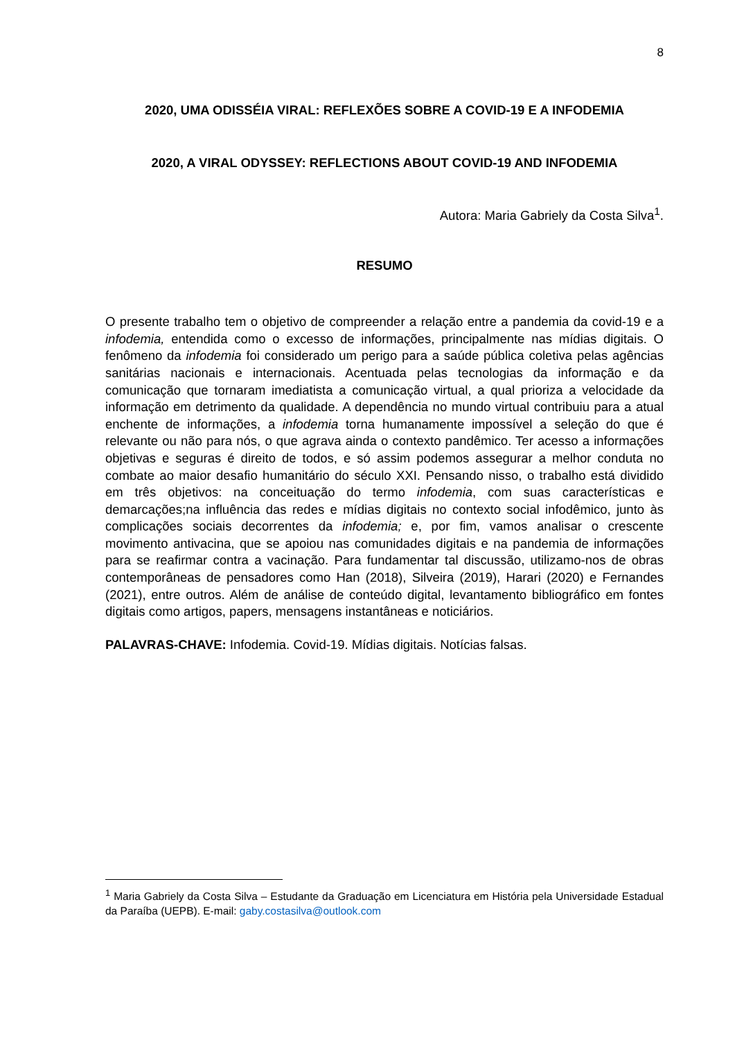8
2020, UMA ODISSÉIA VIRAL: REFLEXÕES SOBRE A COVID-19 E A INFODEMIA
2020, A VIRAL ODYSSEY: REFLECTIONS ABOUT COVID-19 AND INFODEMIA
Autora: Maria Gabriely da Costa Silva<sup>1</sup>.
RESUMO
O presente trabalho tem o objetivo de compreender a relação entre a pandemia da covid-19 e a infodemia, entendida como o excesso de informações, principalmente nas mídias digitais. O fenômeno da infodemia foi considerado um perigo para a saúde pública coletiva pelas agências sanitárias nacionais e internacionais. Acentuada pelas tecnologias da informação e da comunicação que tornaram imediatista a comunicação virtual, a qual prioriza a velocidade da informação em detrimento da qualidade. A dependência no mundo virtual contribuiu para a atual enchente de informações, a infodemia torna humanamente impossível a seleção do que é relevante ou não para nós, o que agrava ainda o contexto pandêmico. Ter acesso a informações objetivas e seguras é direito de todos, e só assim podemos assegurar a melhor conduta no combate ao maior desafio humanitário do século XXI. Pensando nisso, o trabalho está dividido em três objetivos: na conceituação do termo infodemia, com suas características e demarcações;na influência das redes e mídias digitais no contexto social infodêmico, junto às complicações sociais decorrentes da infodemia; e, por fim, vamos analisar o crescente movimento antivacina, que se apoiou nas comunidades digitais e na pandemia de informações para se reafirmar contra a vacinação. Para fundamentar tal discussão, utilizamo-nos de obras contemporâneas de pensadores como Han (2018), Silveira (2019), Harari (2020) e Fernandes (2021), entre outros. Além de análise de conteúdo digital, levantamento bibliográfico em fontes digitais como artigos, papers, mensagens instantâneas e noticiários.
PALAVRAS-CHAVE: Infodemia. Covid-19. Mídias digitais. Notícias falsas.
<sup>1</sup> Maria Gabriely da Costa Silva – Estudante da Graduação em Licenciatura em História pela Universidade Estadual da Paraíba (UEPB). E-mail: gaby.costasilva@outlook.com